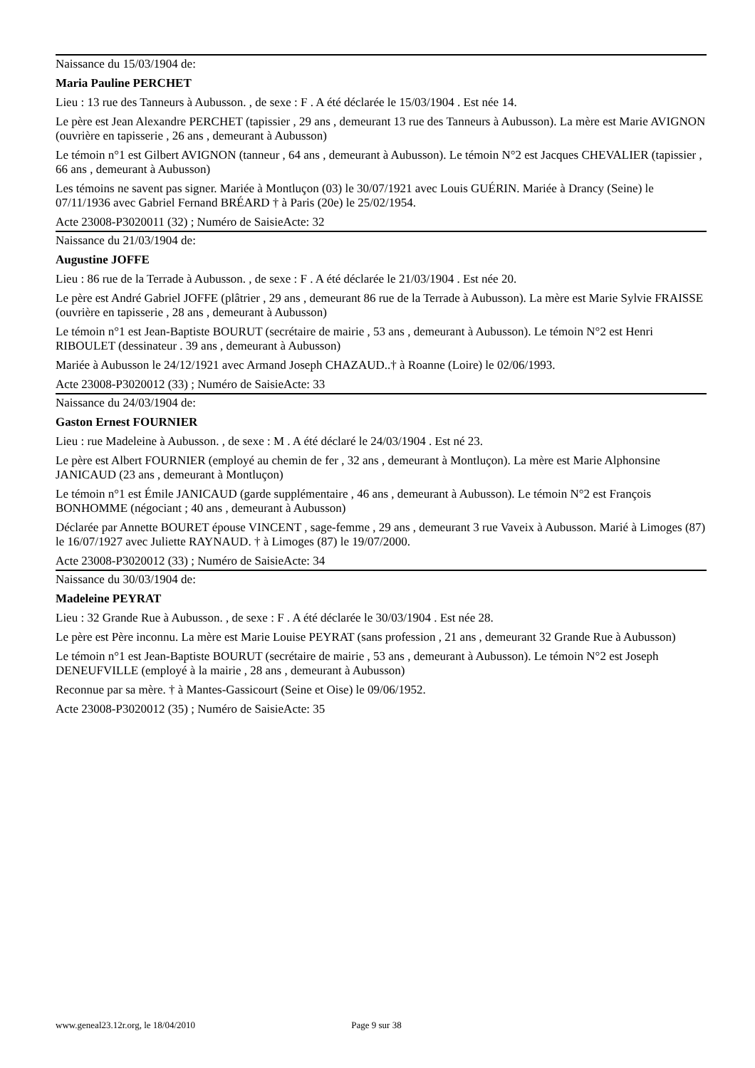Naissance du 15/03/1904 de:
Maria Pauline PERCHET
Lieu : 13 rue des Tanneurs à Aubusson. , de sexe : F . A été déclarée le 15/03/1904 . Est née 14.
Le père est Jean Alexandre PERCHET (tapissier , 29 ans , demeurant 13 rue des Tanneurs à Aubusson). La mère est Marie AVIGNON (ouvrière en tapisserie , 26 ans , demeurant à Aubusson)
Le témoin n°1 est Gilbert AVIGNON (tanneur , 64 ans , demeurant à Aubusson). Le témoin N°2 est Jacques CHEVALIER (tapissier , 66 ans , demeurant à Aubusson)
Les témoins ne savent pas signer. Mariée à Montluçon (03) le 30/07/1921 avec Louis GUÉRIN. Mariée à Drancy (Seine) le 07/11/1936 avec Gabriel Fernand BRÉARD † à Paris (20e) le 25/02/1954.
Acte 23008-P3020011 (32) ; Numéro de SaisieActe: 32
Naissance du 21/03/1904 de:
Augustine JOFFE
Lieu : 86 rue de la Terrade à Aubusson. , de sexe : F . A été déclarée le 21/03/1904 . Est née 20.
Le père est André Gabriel JOFFE (plâtrier , 29 ans , demeurant 86 rue de la Terrade à Aubusson). La mère est Marie Sylvie FRAISSE (ouvrière en tapisserie , 28 ans , demeurant à Aubusson)
Le témoin n°1 est Jean-Baptiste BOURUT (secrétaire de mairie , 53 ans , demeurant à Aubusson). Le témoin N°2 est Henri RIBOULET (dessinateur . 39 ans , demeurant à Aubusson)
Mariée à Aubusson le 24/12/1921 avec Armand Joseph CHAZAUD..† à Roanne (Loire) le 02/06/1993.
Acte 23008-P3020012 (33) ; Numéro de SaisieActe: 33
Naissance du 24/03/1904 de:
Gaston Ernest FOURNIER
Lieu : rue Madeleine à Aubusson. , de sexe : M . A été déclaré le 24/03/1904 . Est né 23.
Le père est Albert FOURNIER (employé au chemin de fer , 32 ans , demeurant à Montluçon). La mère est Marie Alphonsine JANICAUD (23 ans , demeurant à Montluçon)
Le témoin n°1 est Émile JANICAUD (garde supplémentaire , 46 ans , demeurant à Aubusson). Le témoin N°2 est François BONHOMME (négociant ; 40 ans , demeurant à Aubusson)
Déclarée par Annette BOURET épouse VINCENT , sage-femme , 29 ans , demeurant 3 rue Vaveix à Aubusson. Marié à Limoges (87) le 16/07/1927 avec Juliette RAYNAUD. † à Limoges (87) le 19/07/2000.
Acte 23008-P3020012 (33) ; Numéro de SaisieActe: 34
Naissance du 30/03/1904 de:
Madeleine PEYRAT
Lieu : 32 Grande Rue à Aubusson. , de sexe : F . A été déclarée le 30/03/1904 . Est née 28.
Le père est Père inconnu. La mère est Marie Louise PEYRAT (sans profession , 21 ans , demeurant 32 Grande Rue à Aubusson)
Le témoin n°1 est Jean-Baptiste BOURUT (secrétaire de mairie , 53 ans , demeurant à Aubusson). Le témoin N°2 est Joseph DENEUFVILLE (employé à la mairie , 28 ans , demeurant à Aubusson)
Reconnue par sa mère. † à Mantes-Gassicourt (Seine et Oise) le 09/06/1952.
Acte 23008-P3020012 (35) ; Numéro de SaisieActe: 35
www.geneal23.12r.org, le 18/04/2010 Page 9 sur 38